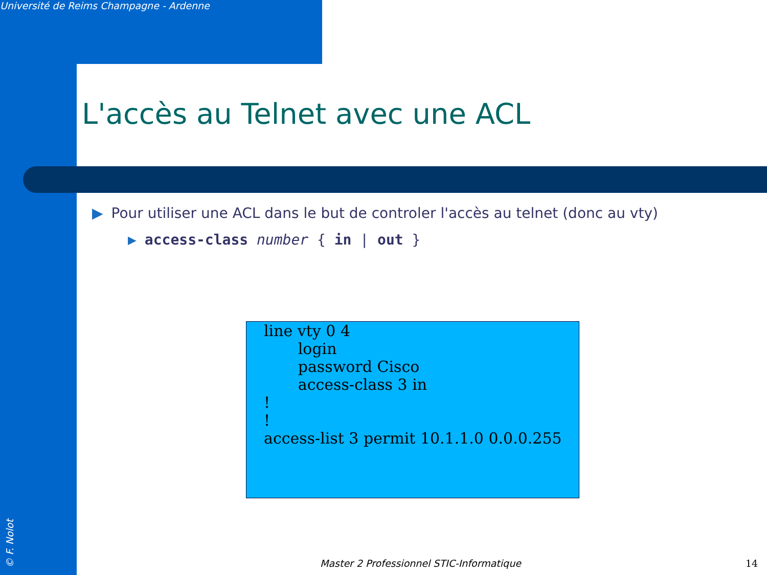Université de Reims Champagne - Ardenne
L'accès au Telnet avec une ACL
▶ Pour utiliser une ACL dans le but de controler l'accès au telnet (donc au vty)
▶ access-class number { in | out }
line vty 0 4 login password Cisco access-class 3 in ! ! access-list 3 permit 10.1.1.0 0.0.0.255
Master 2 Professionnel STIC-Informatique
14
© F. Nolot